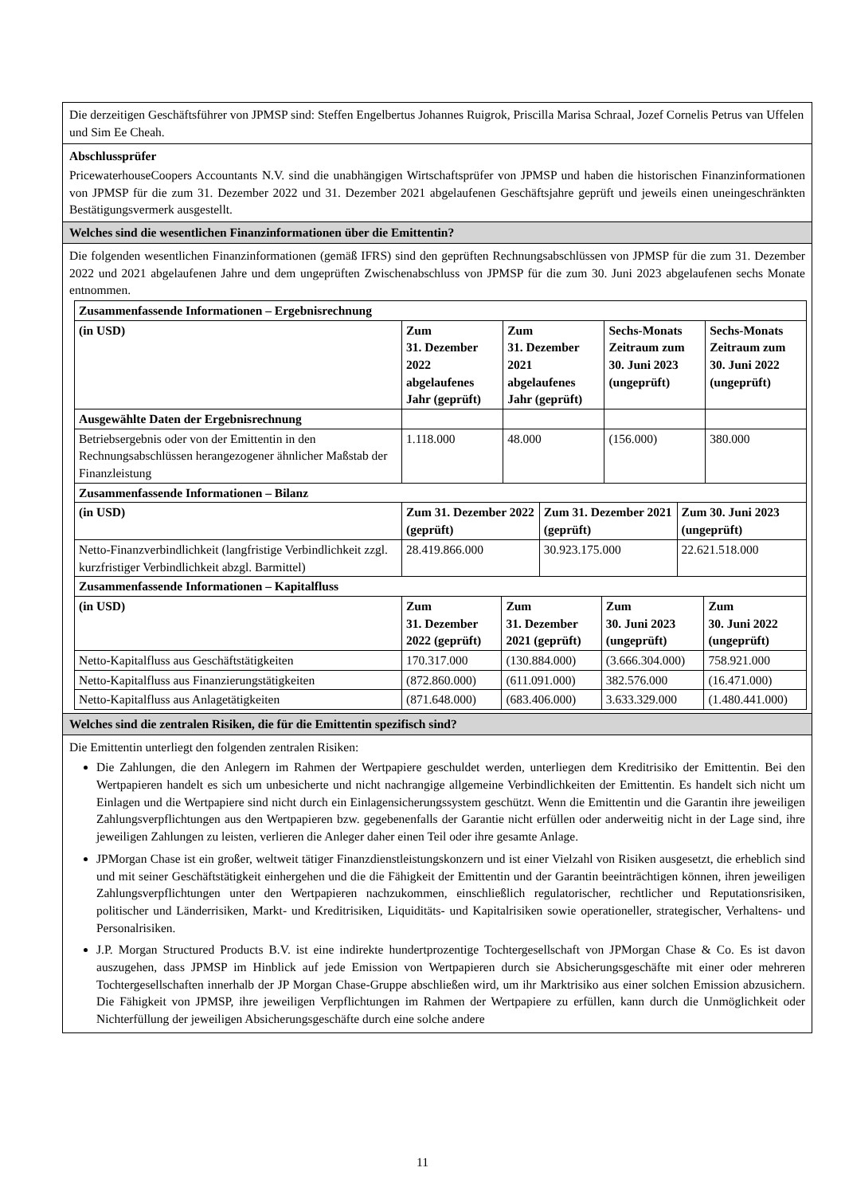Die derzeitigen Geschäftsführer von JPMSP sind: Steffen Engelbertus Johannes Ruigrok, Priscilla Marisa Schraal, Jozef Cornelis Petrus van Uffelen und Sim Ee Cheah.
Abschlussprüfer
PricewaterhouseCoopers Accountants N.V. sind die unabhängigen Wirtschaftsprüfer von JPMSP und haben die historischen Finanzinformationen von JPMSP für die zum 31. Dezember 2022 und 31. Dezember 2021 abgelaufenen Geschäftsjahre geprüft und jeweils einen uneingeschränkten Bestätigungsvermerk ausgestellt.
Welches sind die wesentlichen Finanzinformationen über die Emittentin?
Die folgenden wesentlichen Finanzinformationen (gemäß IFRS) sind den geprüften Rechnungsabschlüssen von JPMSP für die zum 31. Dezember 2022 und 2021 abgelaufenen Jahre und dem ungeprüften Zwischenabschluss von JPMSP für die zum 30. Juni 2023 abgelaufenen sechs Monate entnommen.
| Zusammenfassende Informationen – Ergebnisrechnung | | | | |
| --- | --- | --- | --- | --- |
| (in USD) | Zum 31. Dezember 2022 abgelaufenes Jahr (geprüft) | Zum 31. Dezember 2021 abgelaufenes Jahr (geprüft) | Sechs-Monats Zeitraum zum 30. Juni 2023 (ungeprüft) | Sechs-Monats Zeitraum zum 30. Juni 2022 (ungeprüft) |
| Ausgewählte Daten der Ergebnisrechnung | | | | |
| Betriebsergebnis oder von der Emittentin in den Rechnungsabschlüssen herangezogener ähnlicher Maßstab der Finanzleistung | 1.118.000 | 48.000 | (156.000) | 380.000 |
| Zusammenfassende Informationen – Bilanz | | | |
| --- | --- | --- | --- |
| (in USD) | Zum 31. Dezember 2022 (geprüft) | Zum 31. Dezember 2021 (geprüft) | Zum 30. Juni 2023 (ungeprüft) |
| Netto-Finanzverbindlichkeit (langfristige Verbindlichkeit zzgl. kurzfristiger Verbindlichkeit abzgl. Barmittel) | 28.419.866.000 | 30.923.175.000 | 22.621.518.000 |
| Zusammenfassende Informationen – Kapitalfluss | | | | |
| --- | --- | --- | --- | --- |
| (in USD) | Zum 31. Dezember 2022 (geprüft) | Zum 31. Dezember 2021 (geprüft) | Zum 30. Juni 2023 (ungeprüft) | Zum 30. Juni 2022 (ungeprüft) |
| Netto-Kapitalfluss aus Geschäftstätigkeiten | 170.317.000 | (130.884.000) | (3.666.304.000) | 758.921.000 |
| Netto-Kapitalfluss aus Finanzierungstätigkeiten | (872.860.000) | (611.091.000) | 382.576.000 | (16.471.000) |
| Netto-Kapitalfluss aus Anlagetätigkeiten | (871.648.000) | (683.406.000) | 3.633.329.000 | (1.480.441.000) |
Welches sind die zentralen Risiken, die für die Emittentin spezifisch sind?
Die Emittentin unterliegt den folgenden zentralen Risiken:
Die Zahlungen, die den Anlegern im Rahmen der Wertpapiere geschuldet werden, unterliegen dem Kreditrisiko der Emittentin. Bei den Wertpapieren handelt es sich um unbesicherte und nicht nachrangige allgemeine Verbindlichkeiten der Emittentin. Es handelt sich nicht um Einlagen und die Wertpapiere sind nicht durch ein Einlagensicherungssystem geschützt. Wenn die Emittentin und die Garantin ihre jeweiligen Zahlungsverpflichtungen aus den Wertpapieren bzw. gegebenenfalls der Garantie nicht erfüllen oder anderweitig nicht in der Lage sind, ihre jeweiligen Zahlungen zu leisten, verlieren die Anleger daher einen Teil oder ihre gesamte Anlage.
JPMorgan Chase ist ein großer, weltweit tätiger Finanzdienstleistungskonzern und ist einer Vielzahl von Risiken ausgesetzt, die erheblich sind und mit seiner Geschäftstätigkeit einhergehen und die die Fähigkeit der Emittentin und der Garantin beeinträchtigen können, ihren jeweiligen Zahlungsverpflichtungen unter den Wertpapieren nachzukommen, einschließlich regulatorischer, rechtlicher und Reputationsrisiken, politischer und Länderrisiken, Markt- und Kreditrisiken, Liquiditäts- und Kapitalrisiken sowie operationeller, strategischer, Verhaltens- und Personalrisiken.
J.P. Morgan Structured Products B.V. ist eine indirekte hundertprozentige Tochtergesellschaft von JPMorgan Chase & Co. Es ist davon auszugehen, dass JPMSP im Hinblick auf jede Emission von Wertpapieren durch sie Absicherungsgeschäfte mit einer oder mehreren Tochtergesellschaften innerhalb der JP Morgan Chase-Gruppe abschließen wird, um ihr Marktrisiko aus einer solchen Emission abzusichern. Die Fähigkeit von JPMSP, ihre jeweiligen Verpflichtungen im Rahmen der Wertpapiere zu erfüllen, kann durch die Unmöglichkeit oder Nichterfüllung der jeweiligen Absicherungsgeschäfte durch eine solche andere
11